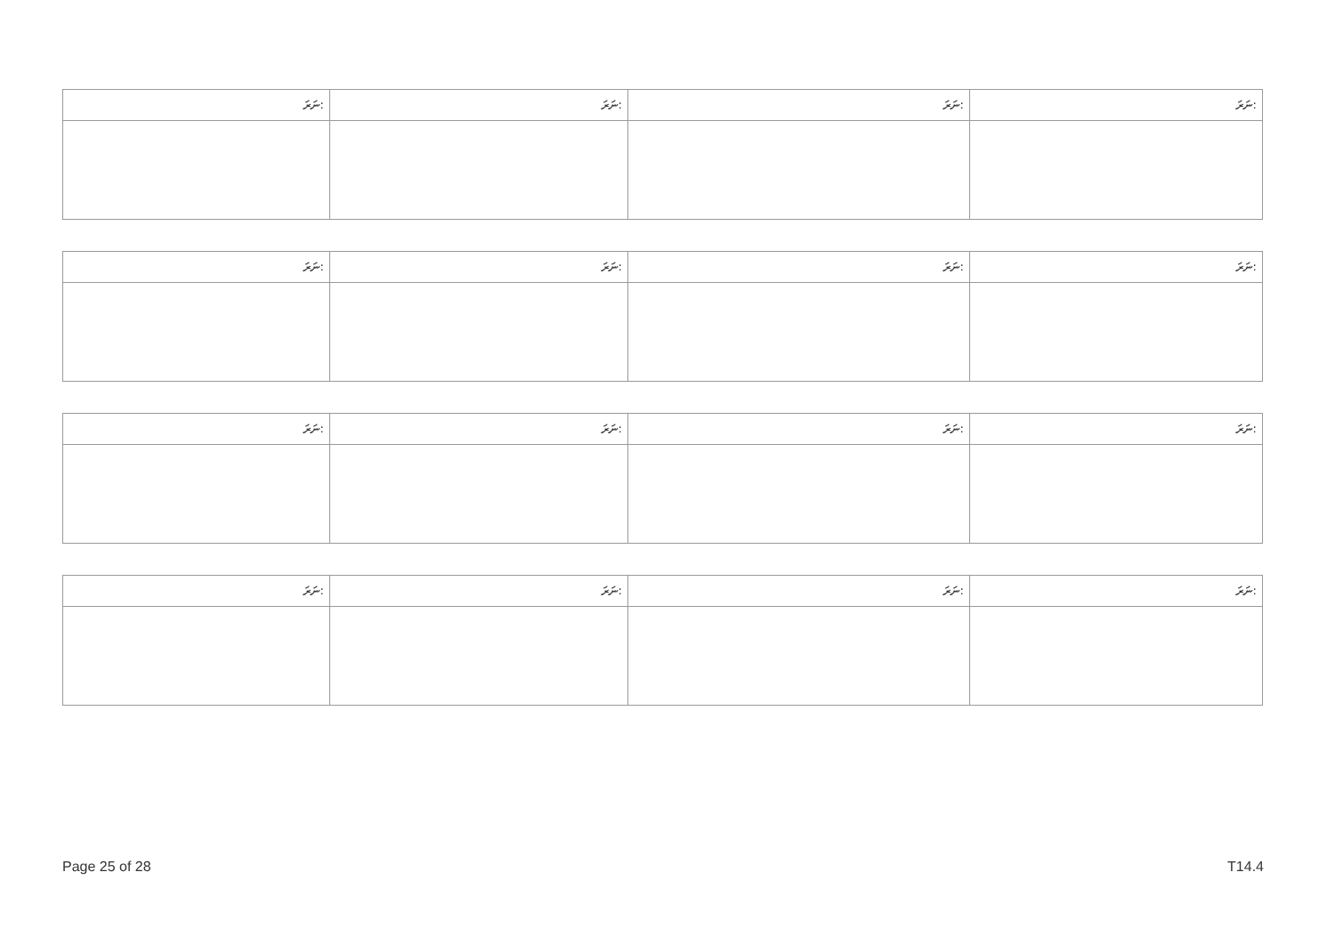| ނަރަ: | ނަރަ: | ނަރަ: | ނަރަ: |
| --- | --- | --- | --- |
| ނަރަ: | ނަރަ: | ނަރަ: | ނަރަ: |
| --- | --- | --- | --- |
| ނަރަ: | ނަރަ: | ނަރަ: | ނަރަ: |
| --- | --- | --- | --- |
| ނަރަ: | ނަރަ: | ނަރަ: | ނަރަ: |
| --- | --- | --- | --- |
Page 25 of 28 T14.4